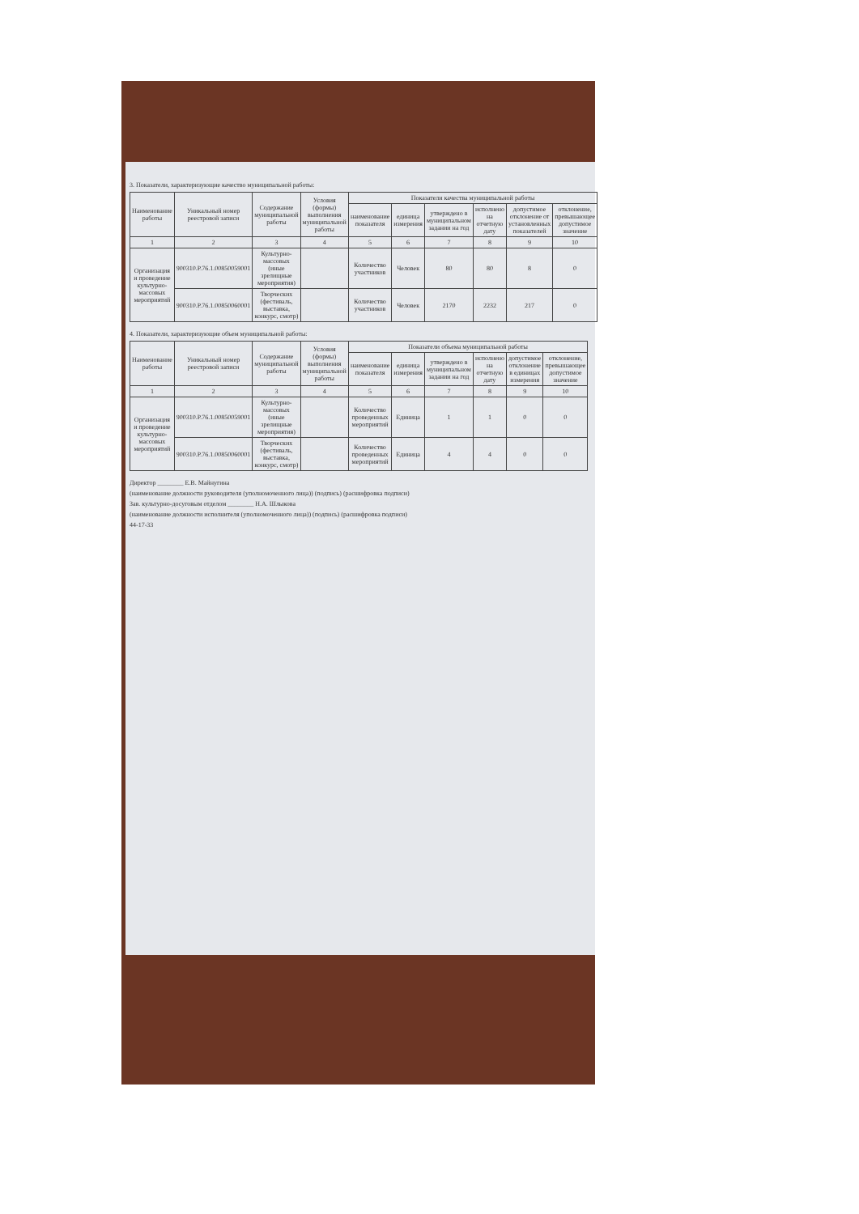3. Показатели, характеризующие качество муниципальной работы:
| Наименование работы | Уникальный номер реестровой записи | Содержание муниципальной работы | Условия (формы) выполнения муниципальной работы | Показатели качества муниципальной работы | | | | | |
| --- | --- | --- | --- | --- | --- | --- | --- | --- | --- |
| | | | | наименование показателя | единица измерения | утверждено в муниципальном задании на год | исполнено на отчетную дату | допустимое отклонение от установленных показателей | отклонение, превышающее допустимое значение |
| 1 | 2 | 3 | 4 | 5 | 6 | 7 | 8 | 9 | 10 |
| Организация и проведение культурно-массовых мероприятий | 900310.Р.76.1.00850059001 | Культурно-массовых (иные зрелищные мероприятия) | | Количество участников | Человек | 80 | 80 | 8 | 0 |
| | 900310.Р.76.1.00850060001 | Творческих (фестиваль, выставка, конкурс, смотр) | | Количество участников | Человек | 2170 | 2232 | 217 | 0 |
4. Показатели, характеризующие объем муниципальной работы:
| Наименование работы | Уникальный номер реестровой записи | Содержание муниципальной работы | Условия (формы) выполнения муниципальной работы | Показатели объема муниципальной работы | | | | | |
| --- | --- | --- | --- | --- | --- | --- | --- | --- | --- |
| | | | | наименование показателя | единица измерения | утверждено в муниципальном задании на год | исполнено на отчетную дату | допустимое отклонение в единицах измерения | отклонение, превышающее допустимое значение |
| 1 | 2 | 3 | 4 | 5 | 6 | 7 | 8 | 9 | 10 |
| Организация и проведение культурно-массовых мероприятий | 900310.Р.76.1.00850059001 | Культурно-массовых (иные зрелищные мероприятия) | | Количество проведенных мероприятий | Единица | 1 | 1 | 0 | 0 |
| | 900310.Р.76.1.00850060001 | Творческих (фестиваль, выставка, конкурс, смотр) | | Количество проведенных мероприятий | Единица | 4 | 4 | 0 | 0 |
Директор ________ Е.В. Майнугина
(наименование должности руководителя (уполномоченного лица)) (подпись) (расшифровка подписи)
Зав. культурно-досуговым отделом ________ Н.А. Шлыкова
(наименование должности исполнителя (уполномоченного лица)) (подпись) (расшифровка подписи)
44-17-33